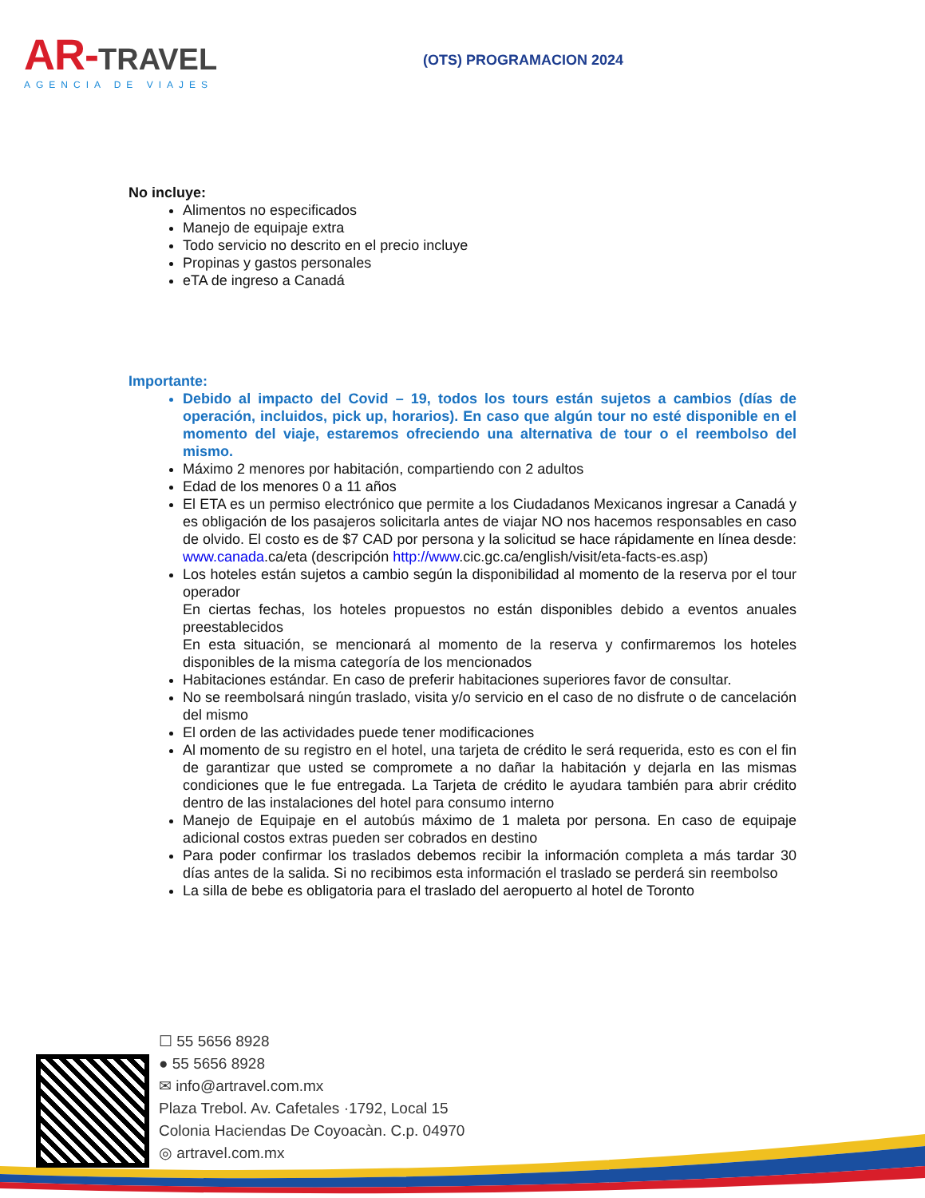AR-TRAVEL
AGENCIA DE VIAJES
(OTS) PROGRAMACION 2024
No incluye:
Alimentos no especificados
Manejo de equipaje extra
Todo servicio no descrito en el precio incluye
Propinas y gastos personales
eTA de ingreso a Canadá
Importante:
Debido al impacto del Covid – 19, todos los tours están sujetos a cambios (días de operación, incluidos, pick up, horarios). En caso que algún tour no esté disponible en el momento del viaje, estaremos ofreciendo una alternativa de tour o el reembolso del mismo.
Máximo 2 menores por habitación, compartiendo con 2 adultos
Edad de los menores 0 a 11 años
El ETA es un permiso electrónico que permite a los Ciudadanos Mexicanos ingresar a Canadá y es obligación de los pasajeros solicitarla antes de viajar NO nos hacemos responsables en caso de olvido. El costo es de $7 CAD por persona y la solicitud se hace rápidamente en línea desde: www.canada.ca/eta (descripción http://www.cic.gc.ca/english/visit/eta-facts-es.asp)
Los hoteles están sujetos a cambio según la disponibilidad al momento de la reserva por el tour operador
En ciertas fechas, los hoteles propuestos no están disponibles debido a eventos anuales preestablecidos
En esta situación, se mencionará al momento de la reserva y confirmaremos los hoteles disponibles de la misma categoría de los mencionados
Habitaciones estándar. En caso de preferir habitaciones superiores favor de consultar.
No se reembolsará ningún traslado, visita y/o servicio en el caso de no disfrute o de cancelación del mismo
El orden de las actividades puede tener modificaciones
Al momento de su registro en el hotel, una tarjeta de crédito le será requerida, esto es con el fin de garantizar que usted se compromete a no dañar la habitación y dejarla en las mismas condiciones que le fue entregada. La Tarjeta de crédito le ayudara también para abrir crédito dentro de las instalaciones del hotel para consumo interno
Manejo de Equipaje en el autobús máximo de 1 maleta por persona. En caso de equipaje adicional costos extras pueden ser cobrados en destino
Para poder confirmar los traslados debemos recibir la información completa a más tardar 30 días antes de la salida. Si no recibimos esta información el traslado se perderá sin reembolso
La silla de bebe es obligatoria para el traslado del aeropuerto al hotel de Toronto
☐ 55 5656 8928
● 55 5656 8928
✉ info@artravel.com.mx
Plaza Trebol. Av. Cafetales ·1792, Local 15
Colonia Haciendas De Coyoacàn. C.p. 04970
◎ artravel.com.mx